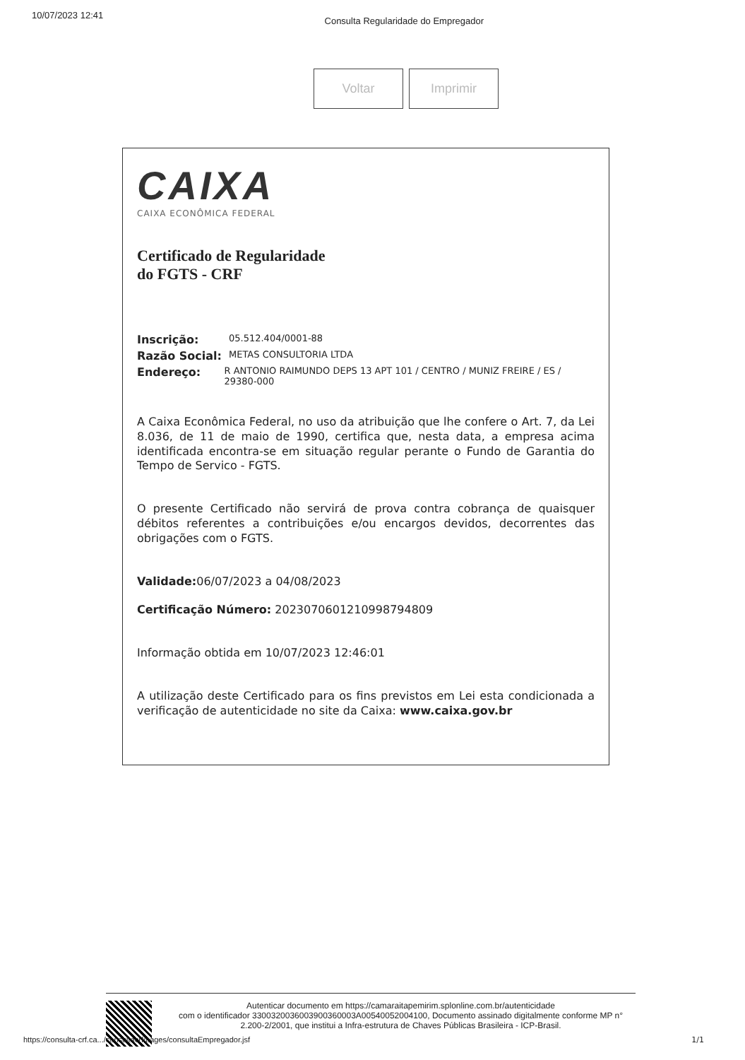10/07/2023 12:41 Consulta Regularidade do Empregador
Voltar Imprimir
CAIXA
CAIXA ECONÔMICA FEDERAL
Certificado de Regularidade
do FGTS - CRF
Inscrição: 05.512.404/0001-88
Razão Social: METAS CONSULTORIA LTDA
Endereço: R ANTONIO RAIMUNDO DEPS 13 APT 101 / CENTRO / MUNIZ FREIRE / ES / 29380-000
A Caixa Econômica Federal, no uso da atribuição que lhe confere o Art. 7, da Lei 8.036, de 11 de maio de 1990, certifica que, nesta data, a empresa acima identificada encontra-se em situação regular perante o Fundo de Garantia do Tempo de Servico - FGTS.
O presente Certificado não servirá de prova contra cobrança de quaisquer débitos referentes a contribuições e/ou encargos devidos, decorrentes das obrigações com o FGTS.
Validade: 06/07/2023 a 04/08/2023
Certificação Número: 2023070601210998794809
Informação obtida em 10/07/2023 12:46:01
A utilização deste Certificado para os fins previstos em Lei esta condicionada a verificação de autenticidade no site da Caixa: www.caixa.gov.br
Autenticar documento em https://camaraitapemirim.splonline.com.br/autenticidade
com o identificador 3300320036003900360003A00540052004100, Documento assinado digitalmente conforme MP n° 2.200-2/2001, que institui a Infra-estrutura de Chaves Públicas Brasileira - ICP-Brasil.
https://consulta-crf.ca.../consultacrf/pages/consultaEmpregador.jsf
1/1